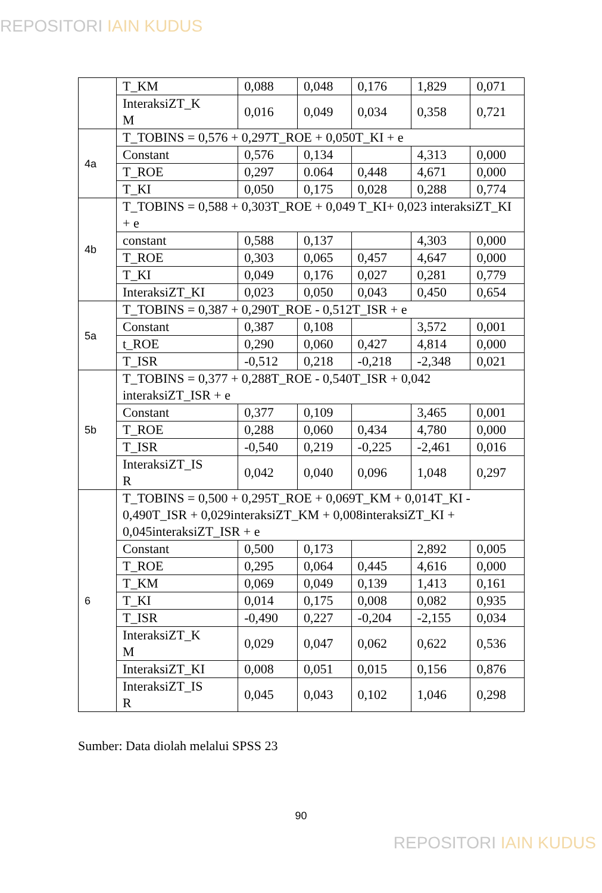REPOSITORI IAIN KUDUS
| | T_KM | 0,088 | 0,048 | 0,176 | 1,829 | 0,071 |
| | InteraksiZT_K M | 0,016 | 0,049 | 0,034 | 0,358 | 0,721 |
| 4a | T_TOBINS = 0,576 + 0,297T_ROE + 0,050T_KI + e | | | | | |
| | Constant | 0,576 | 0,134 | | 4,313 | 0,000 |
| | T_ROE | 0,297 | 0.064 | 0,448 | 4,671 | 0,000 |
| | T_KI | 0,050 | 0,175 | 0,028 | 0,288 | 0,774 |
| 4b | T_TOBINS = 0,588 + 0,303T_ROE + 0,049 T_KI+ 0,023 interaksiZT_KI + e | | | | | |
| | constant | 0,588 | 0,137 | | 4,303 | 0,000 |
| | T_ROE | 0,303 | 0,065 | 0,457 | 4,647 | 0,000 |
| | T_KI | 0,049 | 0,176 | 0,027 | 0,281 | 0,779 |
| | InteraksiZT_KI | 0,023 | 0,050 | 0,043 | 0,450 | 0,654 |
| 5a | T_TOBINS = 0,387 + 0,290T_ROE - 0,512T_ISR + e | | | | | |
| | Constant | 0,387 | 0,108 | | 3,572 | 0,001 |
| | t_ROE | 0,290 | 0,060 | 0,427 | 4,814 | 0,000 |
| | T_ISR | -0,512 | 0,218 | -0,218 | -2,348 | 0,021 |
| 5b | T_TOBINS = 0,377 + 0,288T_ROE - 0,540T_ISR + 0,042 interaksiZT_ISR + e | | | | | |
| | Constant | 0,377 | 0,109 | | 3,465 | 0,001 |
| | T_ROE | 0,288 | 0,060 | 0,434 | 4,780 | 0,000 |
| | T_ISR | -0,540 | 0,219 | -0,225 | -2,461 | 0,016 |
| | InteraksiZT_IS R | 0,042 | 0,040 | 0,096 | 1,048 | 0,297 |
| 6 | T_TOBINS = 0,500 + 0,295T_ROE + 0,069T_KM + 0,014T_KI - 0,490T_ISR + 0,029interaksiZT_KM + 0,008interaksiZT_KI + 0,045interaksiZT_ISR + e | | | | | |
| | Constant | 0,500 | 0,173 | | 2,892 | 0,005 |
| | T_ROE | 0,295 | 0,064 | 0,445 | 4,616 | 0,000 |
| | T_KM | 0,069 | 0,049 | 0,139 | 1,413 | 0,161 |
| | T_KI | 0,014 | 0,175 | 0,008 | 0,082 | 0,935 |
| | T_ISR | -0,490 | 0,227 | -0,204 | -2,155 | 0,034 |
| | InteraksiZT_K M | 0,029 | 0,047 | 0,062 | 0,622 | 0,536 |
| | InteraksiZT_KI | 0,008 | 0,051 | 0,015 | 0,156 | 0,876 |
| | InteraksiZT_IS R | 0,045 | 0,043 | 0,102 | 1,046 | 0,298 |
Sumber: Data diolah melalui SPSS 23
90
REPOSITORI IAIN KUDUS